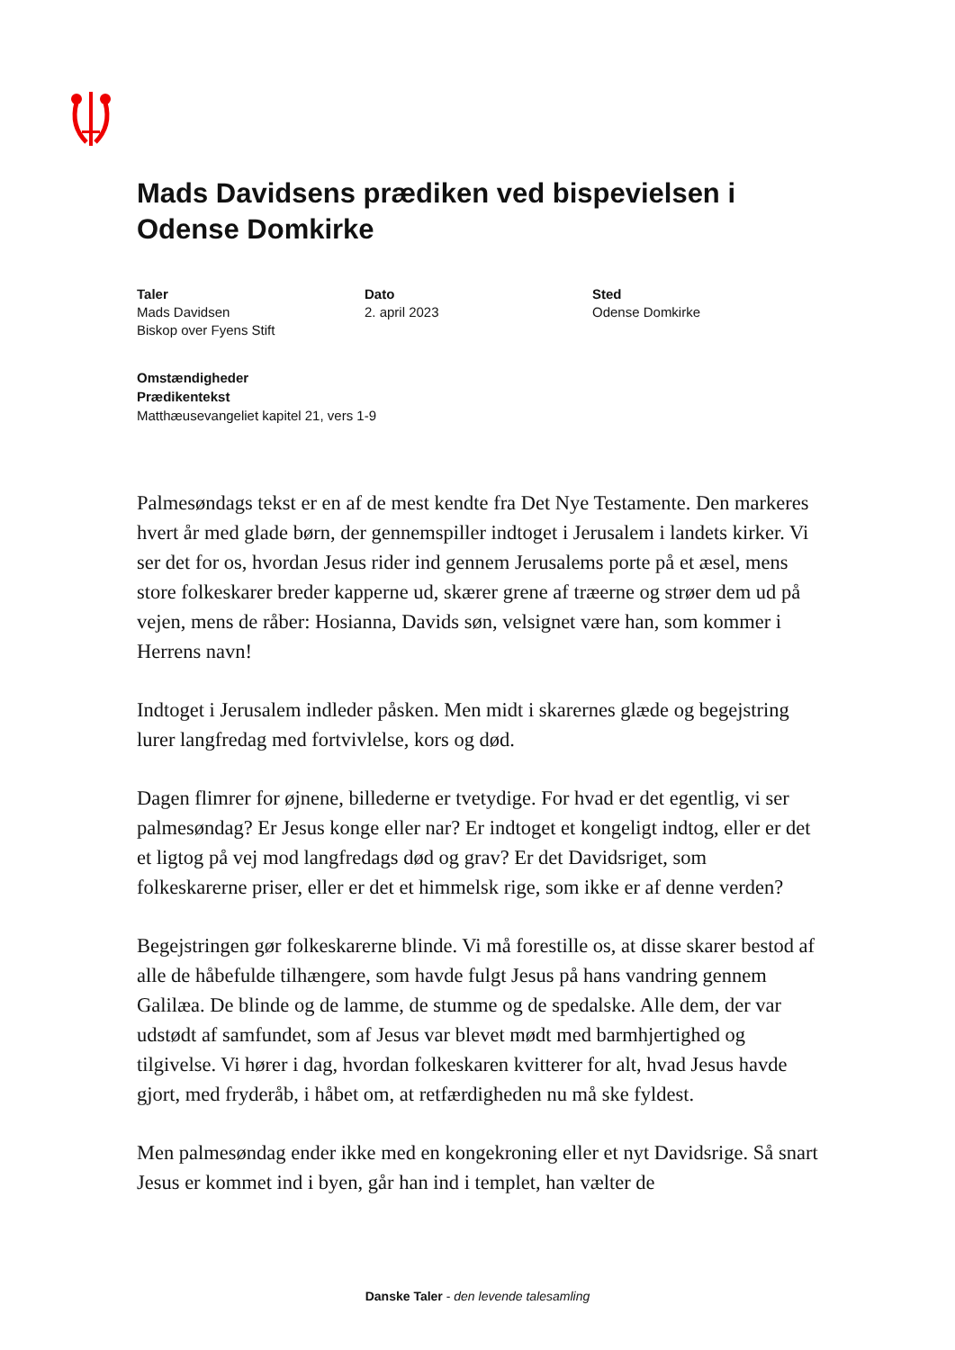Mads Davidsens prædiken ved bispevielsen i Odense Domkirke
Taler
Mads Davidsen
Biskop over Fyens Stift
Dato
2. april 2023
Sted
Odense Domkirke
Omstændigheder
Prædikentekst
Matthæusevangeliet kapitel 21, vers 1-9
Palmesøndags tekst er en af de mest kendte fra Det Nye Testamente. Den markeres hvert år med glade børn, der gennemspiller indtoget i Jerusalem i landets kirker. Vi ser det for os, hvordan Jesus rider ind gennem Jerusalems porte på et æsel, mens store folkeskarer breder kapperne ud, skærer grene af træerne og strøer dem ud på vejen, mens de råber: Hosianna, Davids søn, velsignet være han, som kommer i Herrens navn!
Indtoget i Jerusalem indleder påsken. Men midt i skarernes glæde og begejstring lurer langfredag med fortvivlelse, kors og død.
Dagen flimrer for øjnene, billederne er tvetydige. For hvad er det egentlig, vi ser palmesøndag? Er Jesus konge eller nar? Er indtoget et kongeligt indtog, eller er det et ligtog på vej mod langfredags død og grav? Er det Davidsriget, som folkeskarerne priser, eller er det et himmelsk rige, som ikke er af denne verden?
Begejstringen gør folkeskarerne blinde. Vi må forestille os, at disse skarer bestod af alle de håbefulde tilhængere, som havde fulgt Jesus på hans vandring gennem Galilæa. De blinde og de lamme, de stumme og de spedalske. Alle dem, der var udstødt af samfundet, som af Jesus var blevet mødt med barmhjertighed og tilgivelse. Vi hører i dag, hvordan folkeskaren kvitterer for alt, hvad Jesus havde gjort, med fryderåb, i håbet om, at retfærdigheden nu må ske fyldest.
Men palmesøndag ender ikke med en kongekroning eller et nyt Davidsrige. Så snart Jesus er kommet ind i byen, går han ind i templet, han vælter de
Danske Taler - den levende talesamling